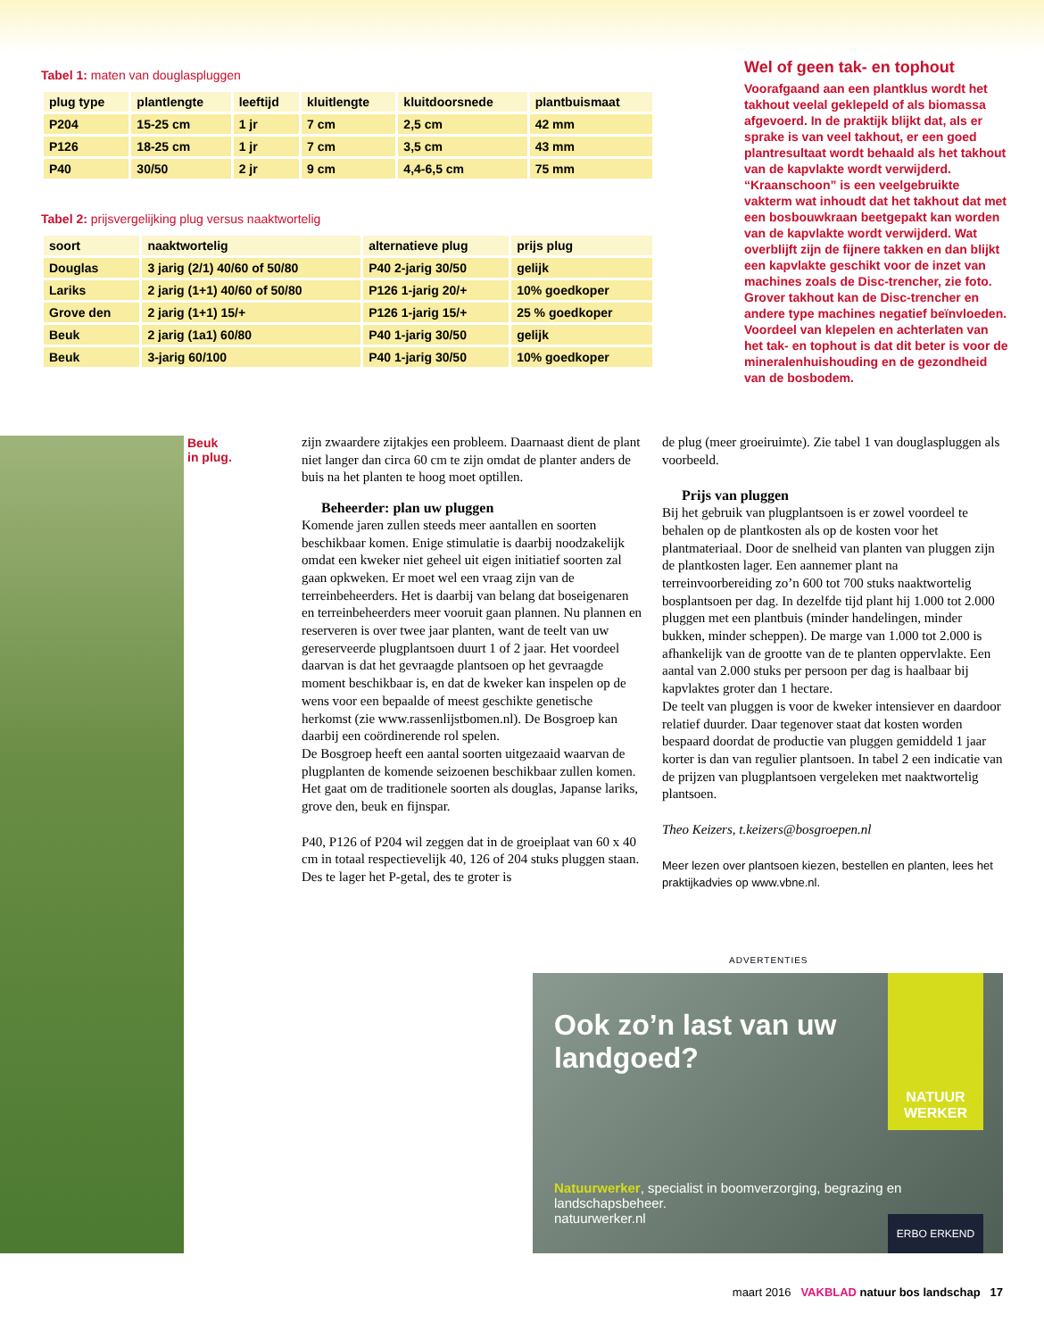Tabel 1: maten van douglaspluggen
| plug type | plantlengte | leeftijd | kluitlengte | kluitdoorsnede | plantbuismaat |
| --- | --- | --- | --- | --- | --- |
| P204 | 15-25 cm | 1 jr | 7 cm | 2,5 cm | 42 mm |
| P126 | 18-25 cm | 1 jr | 7 cm | 3,5 cm | 43 mm |
| P40 | 30/50 | 2 jr | 9 cm | 4,4-6,5 cm | 75 mm |
Tabel 2: prijsvergelijking plug versus naaktwortelig
| soort | naaktwortelig | alternatieve plug | prijs plug |
| --- | --- | --- | --- |
| Douglas | 3 jarig (2/1) 40/60 of 50/80 | P40 2-jarig 30/50 | gelijk |
| Lariks | 2 jarig (1+1) 40/60 of 50/80 | P126 1-jarig 20/+ | 10% goedkoper |
| Grove den | 2 jarig (1+1) 15/+ | P126 1-jarig 15/+ | 25 % goedkoper |
| Beuk | 2 jarig (1a1) 60/80 | P40 1-jarig 30/50 | gelijk |
| Beuk | 3-jarig 60/100 | P40 1-jarig 30/50 | 10% goedkoper |
Wel of geen tak- en tophout
Voorafgaand aan een plantklus wordt het takhout veelal geklepeld of als biomassa afgevoerd. In de praktijk blijkt dat, als er sprake is van veel takhout, er een goed plantresultaat wordt behaald als het takhout van de kapvlakte wordt verwijderd. “Kraanschoon” is een veelgebruikte vakterm wat inhoudt dat het takhout dat met een bosbouwkraan beetgepakt kan worden van de kapvlakte wordt verwijderd. Wat overblijft zijn de fijnere takken en dan blijkt een kapvlakte geschikt voor de inzet van machines zoals de Disc-trencher, zie foto. Grover takhout kan de Disc-trencher en andere type machines negatief beïnvloeden. Voordeel van klepelen en achterlaten van het tak- en tophout is dat dit beter is voor de mineralenhuishouding en de gezondheid van de bosbodem.
Beuk
in plug.
zijn zwaardere zijtakjes een probleem. Daarnaast dient de plant niet langer dan circa 60 cm te zijn omdat de planter anders de buis na het planten te hoog moet optillen.
Beheerder: plan uw pluggen
Komende jaren zullen steeds meer aantallen en soorten beschikbaar komen. Enige stimulatie is daarbij noodzakelijk omdat een kweker niet geheel uit eigen initiatief soorten zal gaan opkweken. Er moet wel een vraag zijn van de terreinbeheerders. Het is daarbij van belang dat boseigenaren en terreinbeheerders meer vooruit gaan plannen. Nu plannen en reserveren is over twee jaar planten, want de teelt van uw gereserveerde plugplantsoen duurt 1 of 2 jaar. Het voordeel daarvan is dat het gevraagde plantsoen op het gevraagde moment beschikbaar is, en dat de kweker kan inspelen op de wens voor een bepaalde of meest geschikte genetische herkomst (zie www.rassenlijstbomen.nl). De Bosgroep kan daarbij een coördinerende rol spelen.
De Bosgroep heeft een aantal soorten uitgezaaid waarvan de plugplanten de komende seizoenen beschikbaar zullen komen. Het gaat om de traditionele soorten als douglas, Japanse lariks, grove den, beuk en fijnspar.
P40, P126 of P204 wil zeggen dat in de groeiplaat van 60 x 40 cm in totaal respectievelijk 40, 126 of 204 stuks pluggen staan. Des te lager het P-getal, des te groter is
de plug (meer groeiruimte). Zie tabel 1 van douglaspluggen als voorbeeld.
Prijs van pluggen
Bij het gebruik van plugplantsoen is er zowel voordeel te behalen op de plantkosten als op de kosten voor het plantmateriaal. Door de snelheid van planten van pluggen zijn de plantkosten lager. Een aannemer plant na terreinvoorbereiding zo’n 600 tot 700 stuks naaktwortelig bosplantsoen per dag. In dezelfde tijd plant hij 1.000 tot 2.000 pluggen met een plantbuis (minder handelingen, minder bukken, minder scheppen). De marge van 1.000 tot 2.000 is afhankelijk van de grootte van de te planten oppervlakte. Een aantal van 2.000 stuks per persoon per dag is haalbaar bij kapvlaktes groter dan 1 hectare.
De teelt van pluggen is voor de kweker intensiever en daardoor relatief duurder. Daar tegenover staat dat kosten worden bespaard doordat de productie van pluggen gemiddeld 1 jaar korter is dan van regulier plantsoen. In tabel 2 een indicatie van de prijzen van plugplantsoen vergeleken met naaktwortelig plantsoen.
Theo Keizers, t.keizers@bosgroepen.nl
Meer lezen over plantsoen kiezen, bestellen en planten, lees het praktijkadvies op www.vbne.nl.
ADVERTENTIES
NATUUR
WERKER
Ook zo’n last van uw landgoed?
Natuurwerker, specialist in boomverzorging, begrazing en landschapsbeheer.
natuurwerker.nl
ERBO ERKEND
maart 2016 VAKBLAD natuur bos landschap 17